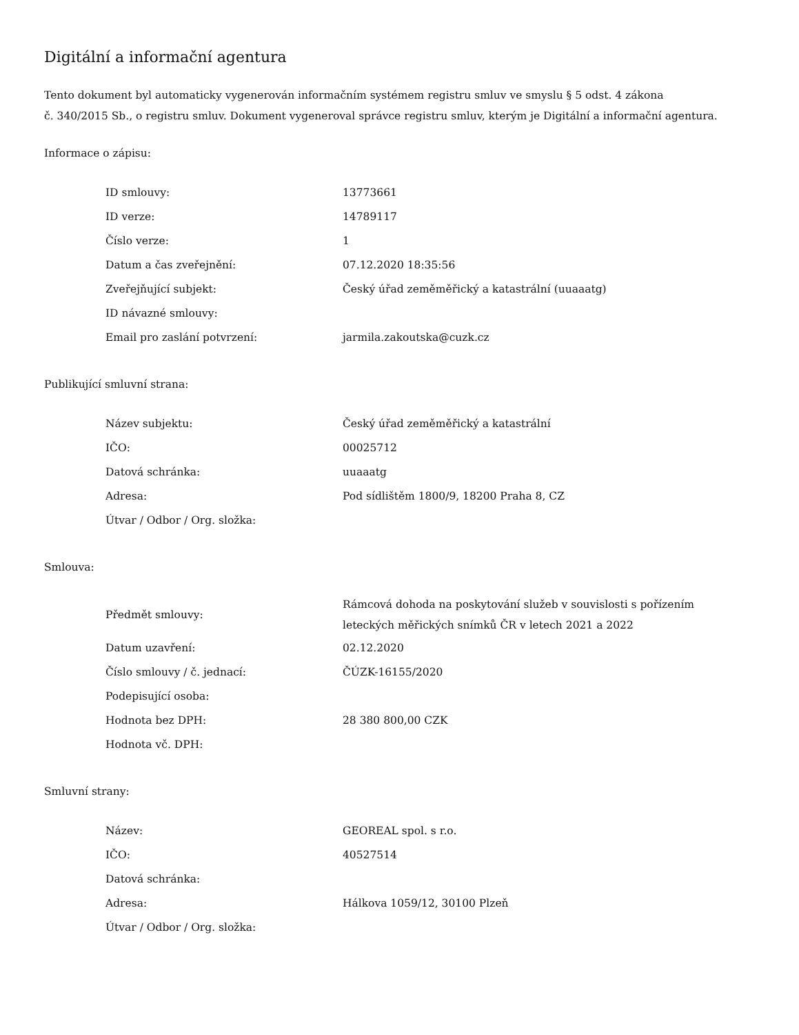Digitální a informační agentura
Tento dokument byl automaticky vygenerován informačním systémem registru smluv ve smyslu § 5 odst. 4 zákona
č. 340/2015 Sb., o registru smluv. Dokument vygeneroval správce registru smluv, kterým je Digitální a informační agentura.
Informace o zápisu:
| ID smlouvy: | 13773661 |
| ID verze: | 14789117 |
| Číslo verze: | 1 |
| Datum a čas zveřejnění: | 07.12.2020 18:35:56 |
| Zveřejňující subjekt: | Český úřad zeměměřický a katastrální (uuaaatg) |
| ID návazné smlouvy: | |
| Email pro zaslání potvrzení: | jarmila.zakoutska@cuzk.cz |
Publikující smluvní strana:
| Název subjektu: | Český úřad zeměměřický a katastrální |
| IČO: | 00025712 |
| Datová schránka: | uuaaatg |
| Adresa: | Pod sídlištěm 1800/9, 18200 Praha 8, CZ |
| Útvar / Odbor / Org. složka: | |
Smlouva:
| Předmět smlouvy: | Rámcová dohoda na poskytování služeb v souvislosti s pořízením leteckých měřických snímků ČR v letech 2021 a 2022 |
| Datum uzavření: | 02.12.2020 |
| Číslo smlouvy / č. jednací: | ČÚZK-16155/2020 |
| Podepisující osoba: | |
| Hodnota bez DPH: | 28 380 800,00 CZK |
| Hodnota vč. DPH: | |
Smluvní strany:
| Název: | GEOREAL spol. s r.o. |
| IČO: | 40527514 |
| Datová schránka: | |
| Adresa: | Hálkova 1059/12, 30100 Plzeň |
| Útvar / Odbor / Org. složka: | |